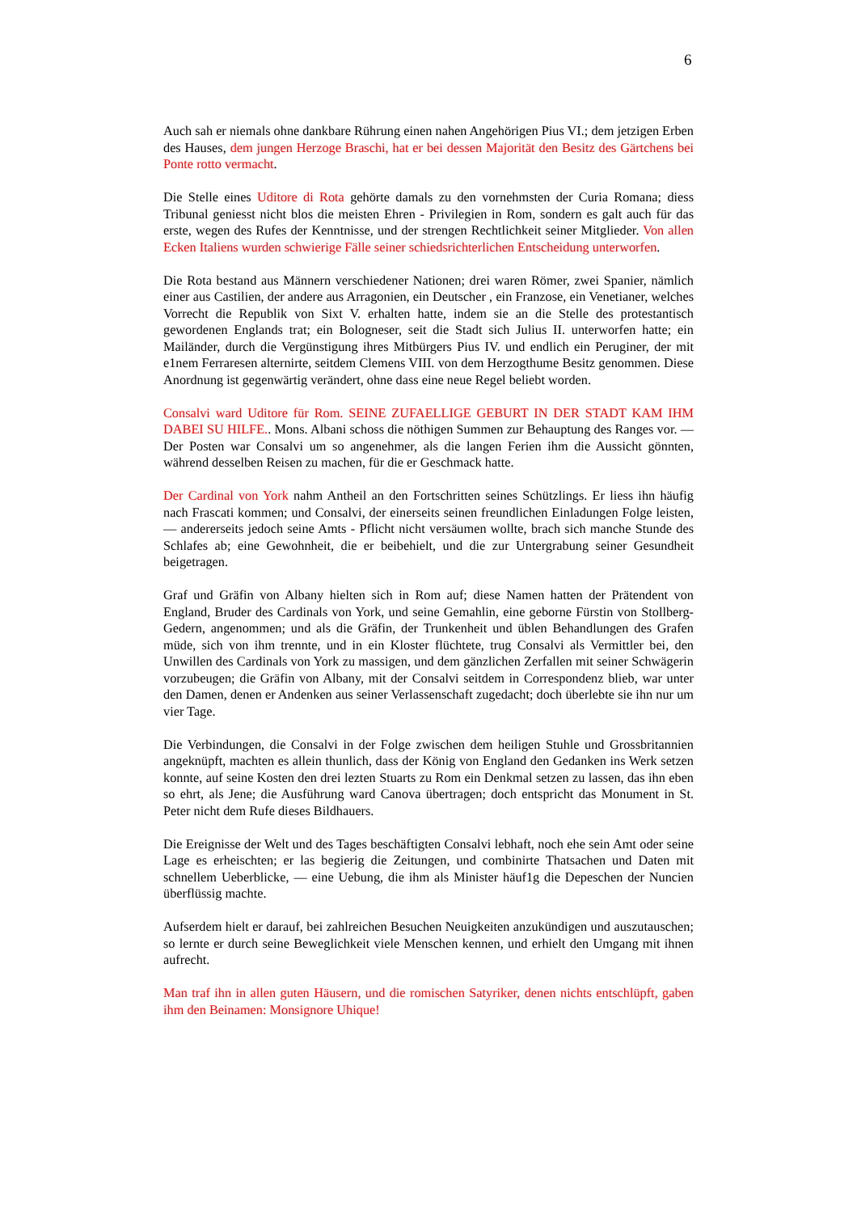6
Auch sah er niemals ohne dankbare Rührung einen nahen Angehörigen Pius VI.; dem jetzigen Erben des Hauses, dem jungen Herzoge Braschi, hat er bei dessen Majorität den Besitz des Gärtchens bei Ponte rotto vermacht.
Die Stelle eines Uditore di Rota gehörte damals zu den vornehmsten der Curia Romana; diess Tribunal geniesst nicht blos die meisten Ehren - Privilegien in Rom, sondern es galt auch für das erste, wegen des Rufes der Kenntnisse, und der strengen Rechtlichkeit seiner Mitglieder. Von allen Ecken Italiens wurden schwierige Fälle seiner schiedsrichterlichen Entscheidung unterworfen.
Die Rota bestand aus Männern verschiedener Nationen; drei waren Römer, zwei Spanier, nämlich einer aus Castilien, der andere aus Arragonien, ein Deutscher , ein Franzose, ein Venetianer, welches Vorrecht die Republik von Sixt V. erhalten hatte, indem sie an die Stelle des protestantisch gewordenen Englands trat; ein Bologneser, seit die Stadt sich Julius II. unterworfen hatte; ein Mailänder, durch die Vergünstigung ihres Mitbürgers Pius IV. und endlich ein Peruginer, der mit e1nem Ferraresen alternirte, seitdem Clemens VIII. von dem Herzogthume Besitz genommen. Diese Anordnung ist gegenwärtig verändert, ohne dass eine neue Regel beliebt worden.
Consalvi ward Uditore für Rom. SEINE ZUFAELLIGE GEBURT IN DER STADT KAM IHM DABEI SU HILFE.. Mons. Albani schoss die nöthigen Summen zur Behauptung des Ranges vor. — Der Posten war Consalvi um so angenehmer, als die langen Ferien ihm die Aussicht gönnten, während desselben Reisen zu machen, für die er Geschmack hatte.
Der Cardinal von York nahm Antheil an den Fortschritten seines Schützlings. Er liess ihn häufig nach Frascati kommen; und Consalvi, der einerseits seinen freundlichen Einladungen Folge leisten, — andererseits jedoch seine Amts - Pflicht nicht versäumen wollte, brach sich manche Stunde des Schlafes ab; eine Gewohnheit, die er beibehielt, und die zur Untergrabung seiner Gesundheit beigetragen.
Graf und Gräfin von Albany hielten sich in Rom auf; diese Namen hatten der Prätendent von England, Bruder des Cardinals von York, und seine Gemahlin, eine geborne Fürstin von Stollberg-Gedern, angenommen; und als die Gräfin, der Trunkenheit und üblen Behandlungen des Grafen müde, sich von ihm trennte, und in ein Kloster flüchtete, trug Consalvi als Vermittler bei, den Unwillen des Cardinals von York zu massigen, und dem gänzlichen Zerfallen mit seiner Schwägerin vorzubeugen; die Gräfin von Albany, mit der Consalvi seitdem in Correspondenz blieb, war unter den Damen, denen er Andenken aus seiner Verlassenschaft zugedacht; doch überlebte sie ihn nur um vier Tage.
Die Verbindungen, die Consalvi in der Folge zwischen dem heiligen Stuhle und Grossbritannien angeknüpft, machten es allein thunlich, dass der König von England den Gedanken ins Werk setzen konnte, auf seine Kosten den drei lezten Stuarts zu Rom ein Denkmal setzen zu lassen, das ihn eben so ehrt, als Jene; die Ausführung ward Canova übertragen; doch entspricht das Monument in St. Peter nicht dem Rufe dieses Bildhauers.
Die Ereignisse der Welt und des Tages beschäftigten Consalvi lebhaft, noch ehe sein Amt oder seine Lage es erheischten; er las begierig die Zeitungen, und combinirte Thatsachen und Daten mit schnellem Ueberblicke, — eine Uebung, die ihm als Minister häuf1g die Depeschen der Nuncien überflüssig machte.
Aufserdem hielt er darauf, bei zahlreichen Besuchen Neuigkeiten anzukündigen und auszutauschen; so lernte er durch seine Beweglichkeit viele Menschen kennen, und erhielt den Umgang mit ihnen aufrecht.
Man traf ihn in allen guten Häusern, und die romischen Satyriker, denen nichts entschlüpft, gaben ihm den Beinamen: Monsignore Uhique!